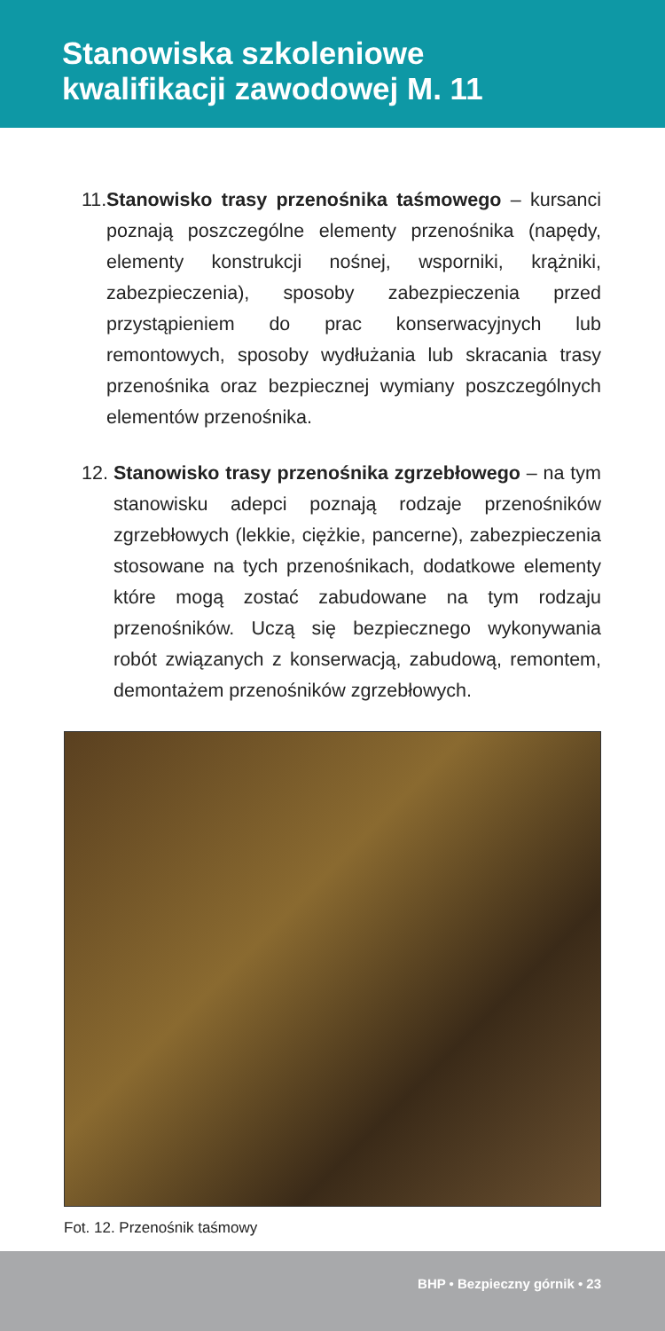Stanowiska szkoleniowe
kwalifikacji zawodowej M. 11
11. Stanowisko trasy przenośnika taśmowego – kursanci poznają poszczególne elementy przenośnika (napędy, elementy konstrukcji nośnej, wsporniki, krążniki, zabezpieczenia), sposoby zabezpieczenia przed przystąpieniem do prac konserwacyjnych lub remontowych, sposoby wydłużania lub skracania trasy przenośnika oraz bezpiecznej wymiany poszczególnych elementów przenośnika.
12. Stanowisko trasy przenośnika zgrzebłowego – na tym stanowisku adepci poznają rodzaje przenośników zgrzebłowych (lekkie, ciężkie, pancerne), zabezpieczenia stosowane na tych przenośnikach, dodatkowe elementy które mogą zostać zabudowane na tym rodzaju przenośników. Uczą się bezpiecznego wykonywania robót związanych z konserwacją, zabudową, remontem, demontażem przenośników zgrzebłowych.
Fot. 12. Przenośnik taśmowy
BHP • Bezpieczny górnik • 23